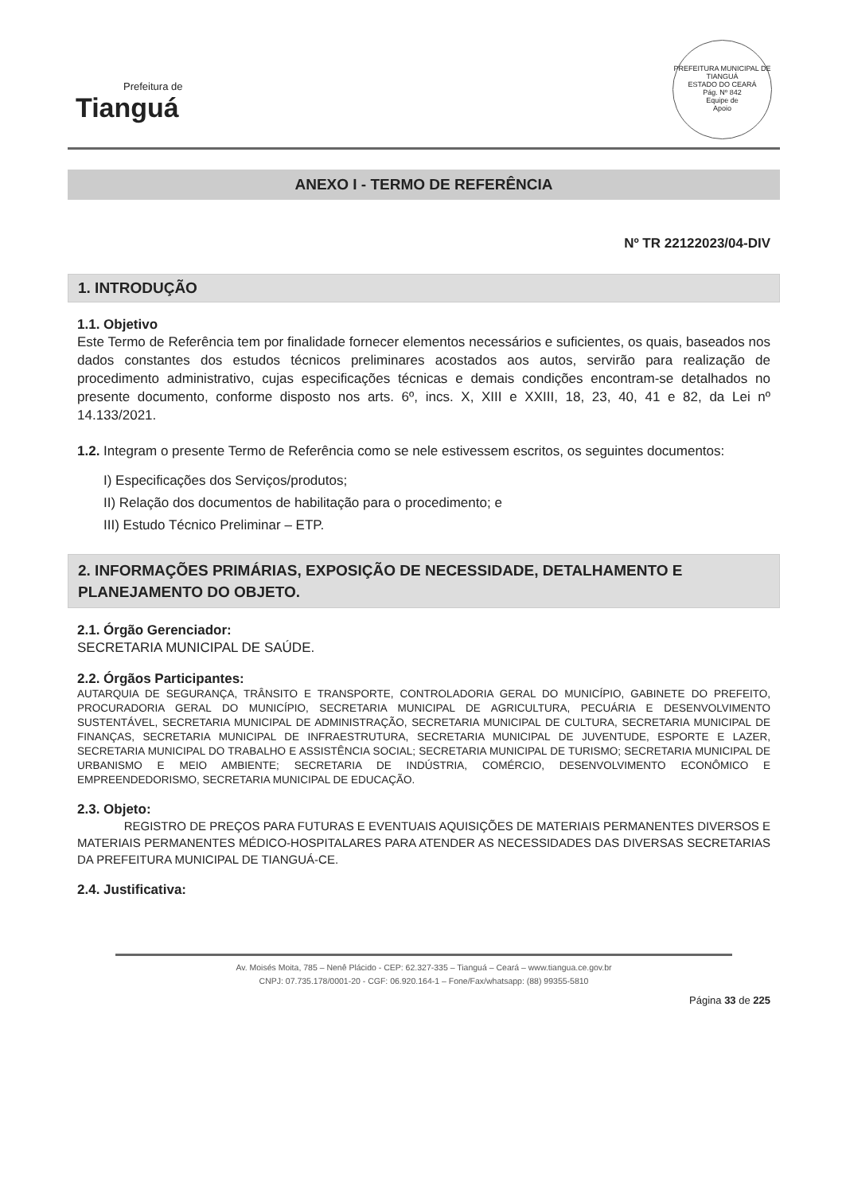Prefeitura de
Tianguá
PREFEITURA MUNICIPAL DE TIANGUÁ
ESTADO DO CEARÁ
Pág. Nº 842
Equipe de
Apoio
ANEXO I - TERMO DE REFERÊNCIA
Nº TR 22122023/04-DIV
1. INTRODUÇÃO
1.1. Objetivo
Este Termo de Referência tem por finalidade fornecer elementos necessários e suficientes, os quais, baseados nos dados constantes dos estudos técnicos preliminares acostados aos autos, servirão para realização de procedimento administrativo, cujas especificações técnicas e demais condições encontram-se detalhados no presente documento, conforme disposto nos arts. 6º, incs. X, XIII e XXIII, 18, 23, 40, 41 e 82, da Lei nº 14.133/2021.
1.2. Integram o presente Termo de Referência como se nele estivessem escritos, os seguintes documentos:
I) Especificações dos Serviços/produtos;
II) Relação dos documentos de habilitação para o procedimento; e
III) Estudo Técnico Preliminar – ETP.
2. INFORMAÇÕES PRIMÁRIAS, EXPOSIÇÃO DE NECESSIDADE, DETALHAMENTO E PLANEJAMENTO DO OBJETO.
2.1. Órgão Gerenciador:
SECRETARIA MUNICIPAL DE SAÚDE.
2.2. Órgãos Participantes:
AUTARQUIA DE SEGURANÇA, TRÂNSITO E TRANSPORTE, CONTROLADORIA GERAL DO MUNICÍPIO, GABINETE DO PREFEITO, PROCURADORIA GERAL DO MUNICÍPIO, SECRETARIA MUNICIPAL DE AGRICULTURA, PECUÁRIA E DESENVOLVIMENTO SUSTENTÁVEL, SECRETARIA MUNICIPAL DE ADMINISTRAÇÃO, SECRETARIA MUNICIPAL DE CULTURA, SECRETARIA MUNICIPAL DE FINANÇAS, SECRETARIA MUNICIPAL DE INFRAESTRUTURA, SECRETARIA MUNICIPAL DE JUVENTUDE, ESPORTE E LAZER, SECRETARIA MUNICIPAL DO TRABALHO E ASSISTÊNCIA SOCIAL; SECRETARIA MUNICIPAL DE TURISMO; SECRETARIA MUNICIPAL DE URBANISMO E MEIO AMBIENTE; SECRETARIA DE INDÚSTRIA, COMÉRCIO, DESENVOLVIMENTO ECONÔMICO E EMPREENDEDORISMO, SECRETARIA MUNICIPAL DE EDUCAÇÃO.
2.3. Objeto:
REGISTRO DE PREÇOS PARA FUTURAS E EVENTUAIS AQUISIÇÕES DE MATERIAIS PERMANENTES DIVERSOS E MATERIAIS PERMANENTES MÉDICO-HOSPITALARES PARA ATENDER AS NECESSIDADES DAS DIVERSAS SECRETARIAS DA PREFEITURA MUNICIPAL DE TIANGUÁ-CE.
2.4. Justificativa:
Av. Moisés Moita, 785 – Nenê Plácido - CEP: 62.327-335 – Tianguá – Ceará – www.tiangua.ce.gov.br
CNPJ: 07.735.178/0001-20 - CGF: 06.920.164-1 – Fone/Fax/whatsapp: (88) 99355-5810
Página 33 de 225